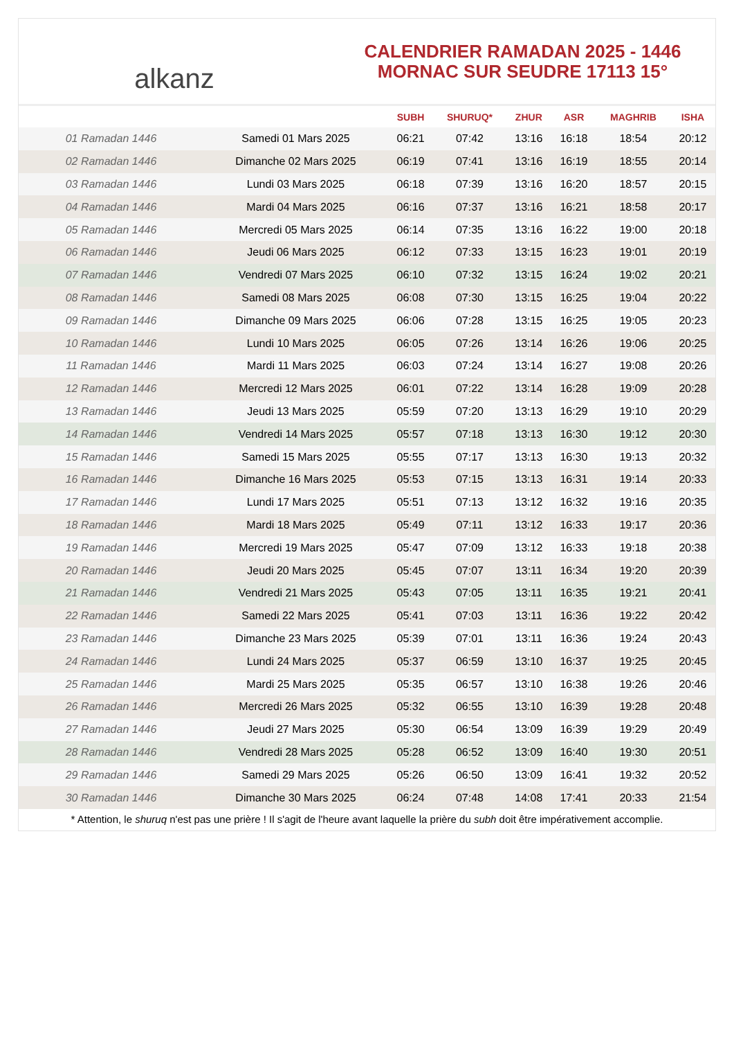alkanz
CALENDRIER RAMADAN 2025 - 1446
MORNAC SUR SEUDRE 17113 15°
| | | SUBH | SHURUQ* | ZHUR | ASR | MAGHRIB | ISHA |
| --- | --- | --- | --- | --- | --- | --- | --- |
| 01 Ramadan 1446 | Samedi 01 Mars 2025 | 06:21 | 07:42 | 13:16 | 16:18 | 18:54 | 20:12 |
| 02 Ramadan 1446 | Dimanche 02 Mars 2025 | 06:19 | 07:41 | 13:16 | 16:19 | 18:55 | 20:14 |
| 03 Ramadan 1446 | Lundi 03 Mars 2025 | 06:18 | 07:39 | 13:16 | 16:20 | 18:57 | 20:15 |
| 04 Ramadan 1446 | Mardi 04 Mars 2025 | 06:16 | 07:37 | 13:16 | 16:21 | 18:58 | 20:17 |
| 05 Ramadan 1446 | Mercredi 05 Mars 2025 | 06:14 | 07:35 | 13:16 | 16:22 | 19:00 | 20:18 |
| 06 Ramadan 1446 | Jeudi 06 Mars 2025 | 06:12 | 07:33 | 13:15 | 16:23 | 19:01 | 20:19 |
| 07 Ramadan 1446 | Vendredi 07 Mars 2025 | 06:10 | 07:32 | 13:15 | 16:24 | 19:02 | 20:21 |
| 08 Ramadan 1446 | Samedi 08 Mars 2025 | 06:08 | 07:30 | 13:15 | 16:25 | 19:04 | 20:22 |
| 09 Ramadan 1446 | Dimanche 09 Mars 2025 | 06:06 | 07:28 | 13:15 | 16:25 | 19:05 | 20:23 |
| 10 Ramadan 1446 | Lundi 10 Mars 2025 | 06:05 | 07:26 | 13:14 | 16:26 | 19:06 | 20:25 |
| 11 Ramadan 1446 | Mardi 11 Mars 2025 | 06:03 | 07:24 | 13:14 | 16:27 | 19:08 | 20:26 |
| 12 Ramadan 1446 | Mercredi 12 Mars 2025 | 06:01 | 07:22 | 13:14 | 16:28 | 19:09 | 20:28 |
| 13 Ramadan 1446 | Jeudi 13 Mars 2025 | 05:59 | 07:20 | 13:13 | 16:29 | 19:10 | 20:29 |
| 14 Ramadan 1446 | Vendredi 14 Mars 2025 | 05:57 | 07:18 | 13:13 | 16:30 | 19:12 | 20:30 |
| 15 Ramadan 1446 | Samedi 15 Mars 2025 | 05:55 | 07:17 | 13:13 | 16:30 | 19:13 | 20:32 |
| 16 Ramadan 1446 | Dimanche 16 Mars 2025 | 05:53 | 07:15 | 13:13 | 16:31 | 19:14 | 20:33 |
| 17 Ramadan 1446 | Lundi 17 Mars 2025 | 05:51 | 07:13 | 13:12 | 16:32 | 19:16 | 20:35 |
| 18 Ramadan 1446 | Mardi 18 Mars 2025 | 05:49 | 07:11 | 13:12 | 16:33 | 19:17 | 20:36 |
| 19 Ramadan 1446 | Mercredi 19 Mars 2025 | 05:47 | 07:09 | 13:12 | 16:33 | 19:18 | 20:38 |
| 20 Ramadan 1446 | Jeudi 20 Mars 2025 | 05:45 | 07:07 | 13:11 | 16:34 | 19:20 | 20:39 |
| 21 Ramadan 1446 | Vendredi 21 Mars 2025 | 05:43 | 07:05 | 13:11 | 16:35 | 19:21 | 20:41 |
| 22 Ramadan 1446 | Samedi 22 Mars 2025 | 05:41 | 07:03 | 13:11 | 16:36 | 19:22 | 20:42 |
| 23 Ramadan 1446 | Dimanche 23 Mars 2025 | 05:39 | 07:01 | 13:11 | 16:36 | 19:24 | 20:43 |
| 24 Ramadan 1446 | Lundi 24 Mars 2025 | 05:37 | 06:59 | 13:10 | 16:37 | 19:25 | 20:45 |
| 25 Ramadan 1446 | Mardi 25 Mars 2025 | 05:35 | 06:57 | 13:10 | 16:38 | 19:26 | 20:46 |
| 26 Ramadan 1446 | Mercredi 26 Mars 2025 | 05:32 | 06:55 | 13:10 | 16:39 | 19:28 | 20:48 |
| 27 Ramadan 1446 | Jeudi 27 Mars 2025 | 05:30 | 06:54 | 13:09 | 16:39 | 19:29 | 20:49 |
| 28 Ramadan 1446 | Vendredi 28 Mars 2025 | 05:28 | 06:52 | 13:09 | 16:40 | 19:30 | 20:51 |
| 29 Ramadan 1446 | Samedi 29 Mars 2025 | 05:26 | 06:50 | 13:09 | 16:41 | 19:32 | 20:52 |
| 30 Ramadan 1446 | Dimanche 30 Mars 2025 | 06:24 | 07:48 | 14:08 | 17:41 | 20:33 | 21:54 |
* Attention, le shuruq n'est pas une prière ! Il s'agit de l'heure avant laquelle la prière du subh doit être impérativement accomplie.